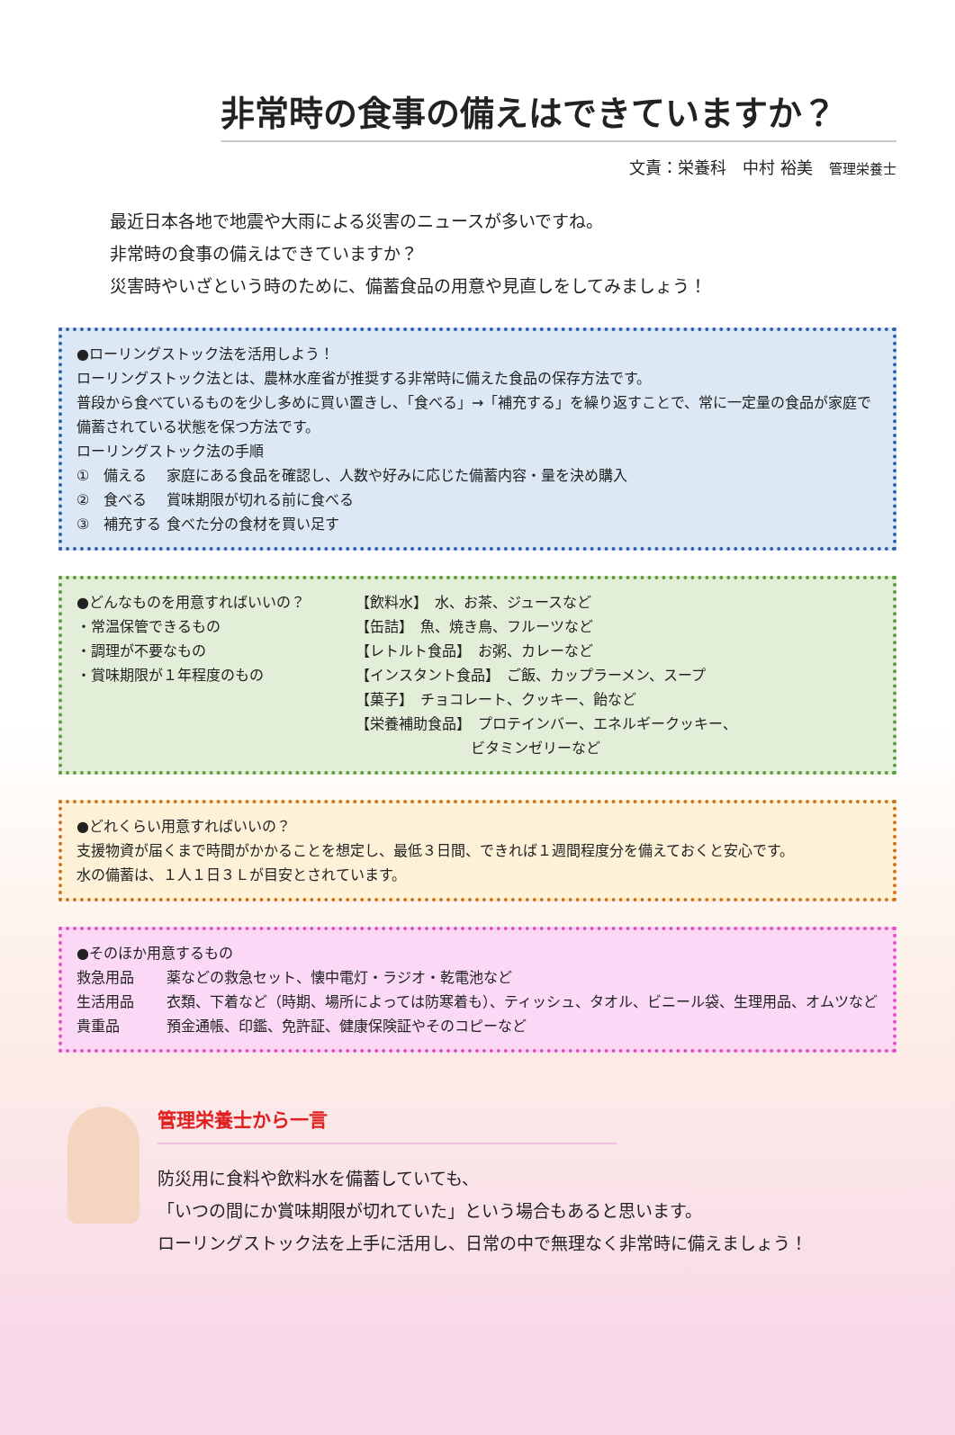非常時の食事の備えはできていますか？
文責：栄養科　中村 裕美　管理栄養士
最近日本各地で地震や大雨による災害のニュースが多いですね。
非常時の食事の備えはできていますか？
災害時やいざという時のために、備蓄食品の用意や見直しをしてみましょう！
●ローリングストック法を活用しよう！
ローリングストック法とは、農林水産省が推奨する非常時に備えた食品の保存方法です。
普段から食べているものを少し多めに買い置きし、「食べる」→「補充する」を繰り返すことで、常に一定量の食品が家庭で備蓄されている状態を保つ方法です。
ローリングストック法の手順
①　備える 家庭にある食品を確認し、人数や好みに応じた備蓄内容・量を決め購入
②　食べる 賞味期限が切れる前に食べる
③　補充する 食べた分の食材を買い足す
●どんなものを用意すればいいの？
・常温保管できるもの
・調理が不要なもの
・賞味期限が１年程度のもの
【飲料水】　水、お茶、ジュースなど
【缶詰】　魚、焼き鳥、フルーツなど
【レトルト食品】　お粥、カレーなど
【インスタント食品】　ご飯、カップラーメン、スープ
【菓子】　チョコレート、クッキー、飴など
【栄養補助食品】　プロテインバー、エネルギークッキー、
　　　　　　　　ビタミンゼリーなど
●どれくらい用意すればいいの？
支援物資が届くまで時間がかかることを想定し、最低３日間、できれば１週間程度分を備えておくと安心です。
水の備蓄は、１人１日３Ｌが目安とされています。
●そのほか用意するもの
救急用品 薬などの救急セット、懐中電灯・ラジオ・乾電池など
生活用品 衣類、下着など（時期、場所によっては防寒着も）、ティッシュ、タオル、ビニール袋、生理用品、オムツなど
貴重品 預金通帳、印鑑、免許証、健康保険証やそのコピーなど
管理栄養士から一言
防災用に食料や飲料水を備蓄していても、
「いつの間にか賞味期限が切れていた」という場合もあると思います。
ローリングストック法を上手に活用し、日常の中で無理なく非常時に備えましょう！